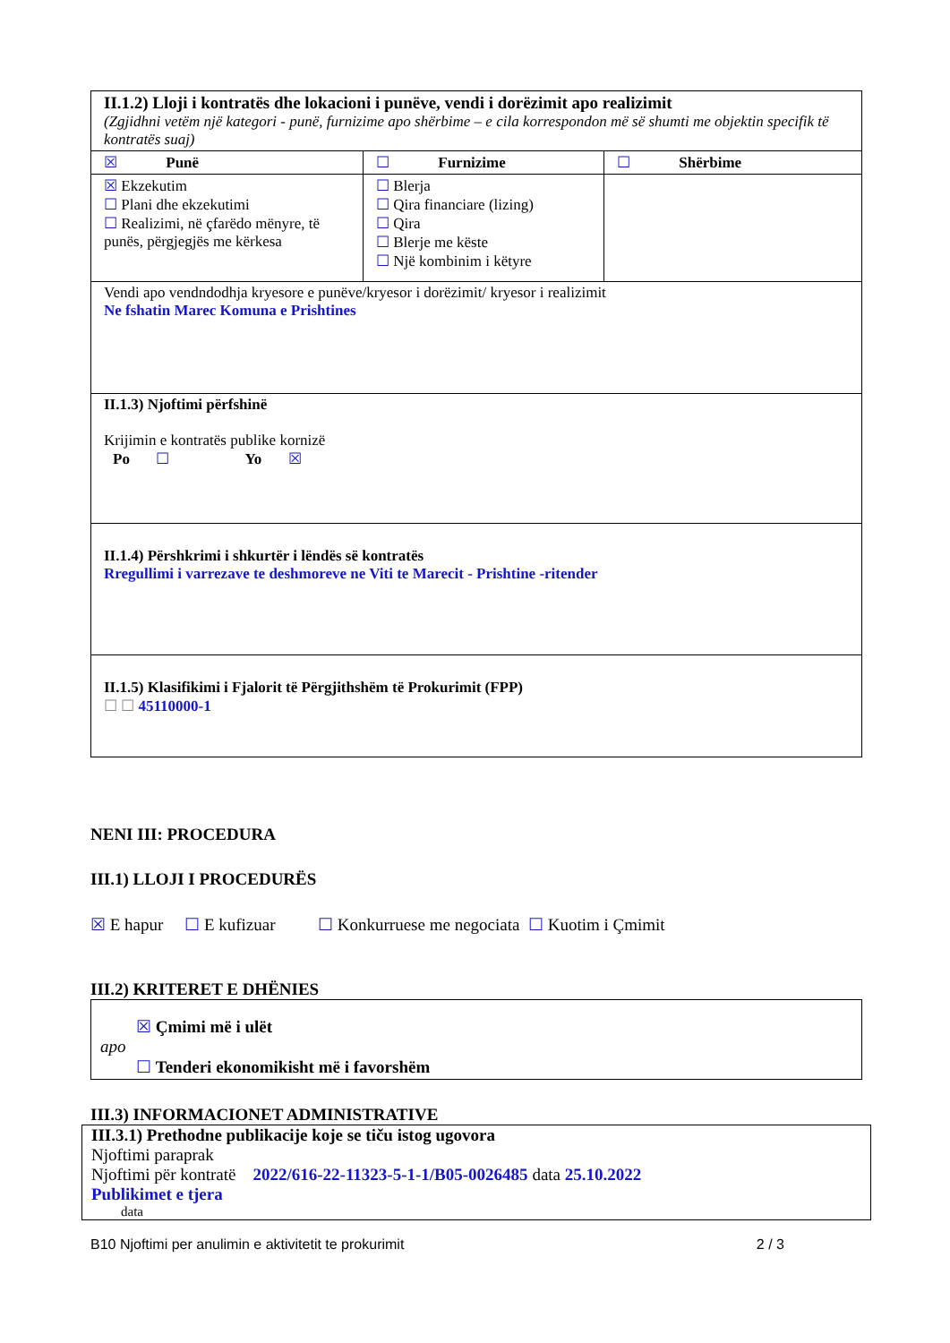| II.1.2) Lloji i kontratës dhe lokacioni i punëve, vendi i dorëzimit apo realizimit (Zgjidhni vetëm një kategori - punë, furnizime apo shërbime – e cila korrespondon më së shumti me objektin specifik të kontratës suaj) | | |
| ☒ Punë | ☐ Furnizime | ☐ Shërbime |
| ☒ Ekzekutim ☐ Plani dhe ekzekutimi ☐ Realizimi, në çfarëdo mënyre, të punës, përgjegjës me kërkesa | ☐ Blerja ☐ Qira financiare (lizing) ☐ Qira ☐ Blerje me këste ☐ Një kombinim i këtyre | |
| Vendi apo vendndodhja kryesore e punëve/kryesor i dorëzimit/ kryesor i realizimit Ne fshatin Marec Komuna e Prishtines | | |
| II.1.3) Njoftimi përfshinë Krijimin e kontratës publike kornizë Po ☐ Yo ☒ | | |
| II.1.4) Përshkrimi i shkurtër i lëndës së kontratës Rregullimi i varrezave te deshmoreve ne Viti te Marecit - Prishtine -ritender | | |
| II.1.5) Klasifikimi i Fjalorit të Përgjithshëm të Prokurimit (FPP) ☐ ☐ 45110000-1 | | |
NENI III: PROCEDURA
III.1) LLOJI I PROCEDURËS
☒ E hapur ☐ E kufizuar ☐ Konkurruese me negociata ☐ Kuotim i Çmimit
III.2) KRITERET E DHËNIES
☒ Çmimi më i ulët
apo
☐ Tenderi ekonomikisht më i favorshëm
III.3) INFORMACIONET ADMINISTRATIVE
III.3.1) Prethodne publikacije koje se tiču istog ugovora
Njoftimi paraprak
Njoftimi për kontratë 2022/616-22-11323-5-1-1/B05-0026485 data 25.10.2022
Publikimet e tjera
data
B10 Njoftimi per anulimin e aktivitetit te prokurimit 2 / 3